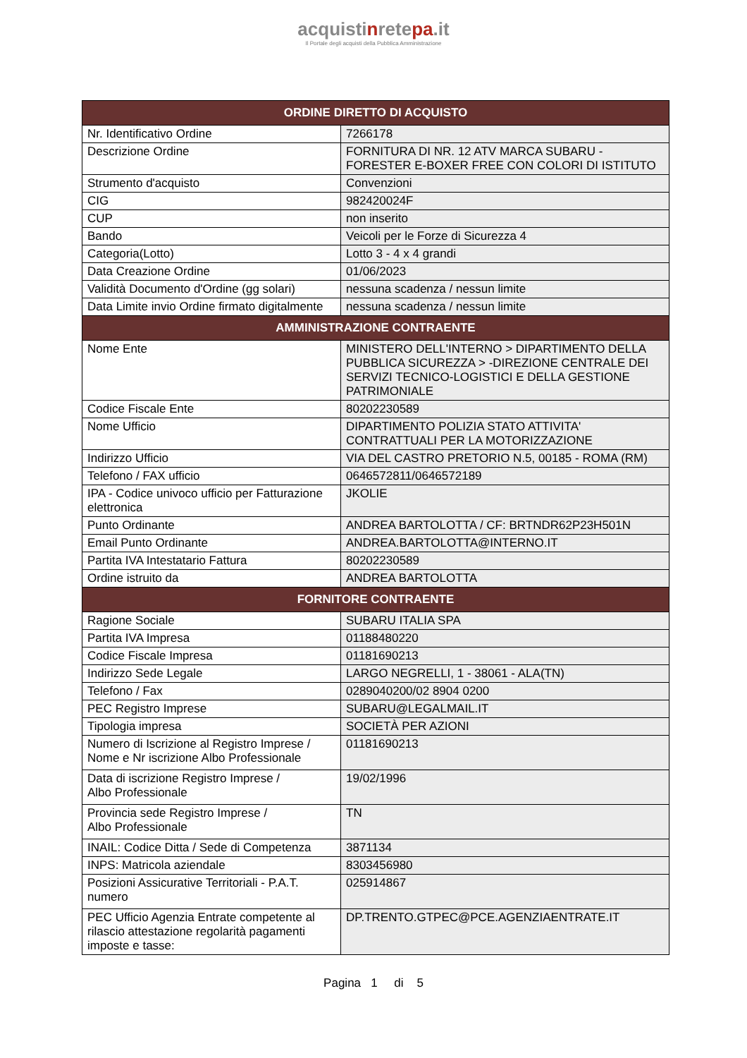acquistinretepa.it
Il Portale degli acquisti della Pubblica Amministrazione
| ORDINE DIRETTO DI ACQUISTO | |
| --- | --- |
| Nr. Identificativo Ordine | 7266178 |
| Descrizione Ordine | FORNITURA DI NR. 12 ATV MARCA SUBARU - FORESTER E-BOXER FREE CON COLORI DI ISTITUTO |
| Strumento d'acquisto | Convenzioni |
| CIG | 982420024F |
| CUP | non inserito |
| Bando | Veicoli per le Forze di Sicurezza 4 |
| Categoria(Lotto) | Lotto 3 - 4 x 4 grandi |
| Data Creazione Ordine | 01/06/2023 |
| Validità Documento d'Ordine (gg solari) | nessuna scadenza / nessun limite |
| Data Limite invio Ordine firmato digitalmente | nessuna scadenza / nessun limite |
| AMMINISTRAZIONE CONTRAENTE | |
| Nome Ente | MINISTERO DELL'INTERNO > DIPARTIMENTO DELLA PUBBLICA SICUREZZA > -DIREZIONE CENTRALE DEI SERVIZI TECNICO-LOGISTICI E DELLA GESTIONE PATRIMONIALE |
| Codice Fiscale Ente | 80202230589 |
| Nome Ufficio | DIPARTIMENTO POLIZIA STATO ATTIVITA' CONTRATTUALI PER LA MOTORIZZAZIONE |
| Indirizzo Ufficio | VIA DEL CASTRO PRETORIO N.5, 00185 - ROMA (RM) |
| Telefono / FAX ufficio | 0646572811/0646572189 |
| IPA - Codice univoco ufficio per Fatturazione elettronica | JKOLIE |
| Punto Ordinante | ANDREA BARTOLOTTA / CF: BRTNDR62P23H501N |
| Email Punto Ordinante | ANDREA.BARTOLOTTA@INTERNO.IT |
| Partita IVA Intestatario Fattura | 80202230589 |
| Ordine istruito da | ANDREA BARTOLOTTA |
| FORNITORE CONTRAENTE | |
| Ragione Sociale | SUBARU ITALIA SPA |
| Partita IVA Impresa | 01188480220 |
| Codice Fiscale Impresa | 01181690213 |
| Indirizzo Sede Legale | LARGO NEGRELLI, 1 - 38061 - ALA(TN) |
| Telefono / Fax | 0289040200/02 8904 0200 |
| PEC Registro Imprese | SUBARU@LEGALMAIL.IT |
| Tipologia impresa | SOCIETÀ PER AZIONI |
| Numero di Iscrizione al Registro Imprese / Nome e Nr iscrizione Albo Professionale | 01181690213 |
| Data di iscrizione Registro Imprese / Albo Professionale | 19/02/1996 |
| Provincia sede Registro Imprese / Albo Professionale | TN |
| INAIL: Codice Ditta / Sede di Competenza | 3871134 |
| INPS: Matricola aziendale | 8303456980 |
| Posizioni Assicurative Territoriali - P.A.T. numero | 025914867 |
| PEC Ufficio Agenzia Entrate competente al rilascio attestazione regolarità pagamenti imposte e tasse: | DP.TRENTO.GTPEC@PCE.AGENZIAENTRATE.IT |
Pagina 1 di 5